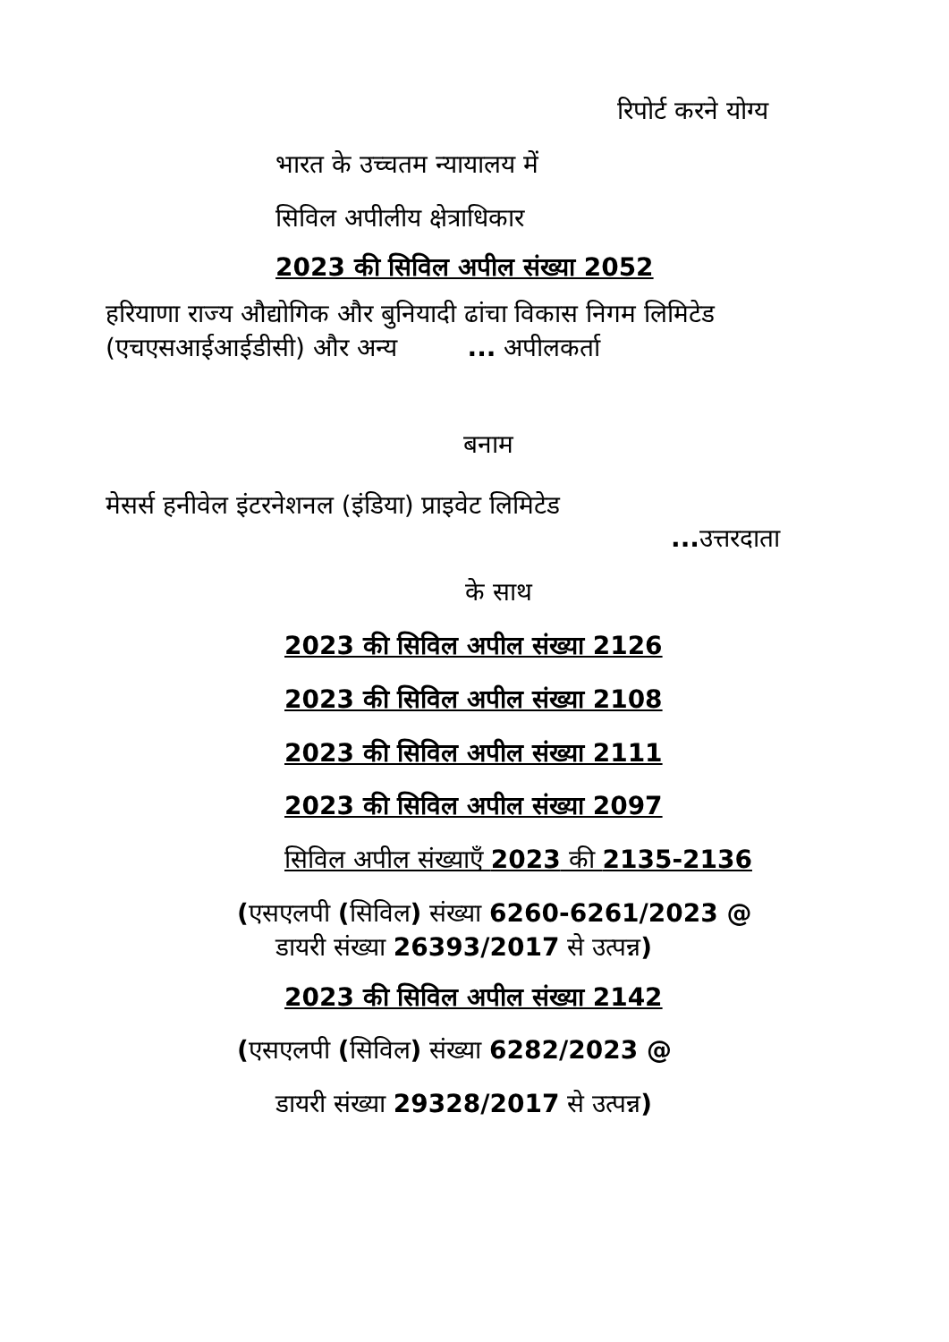रिपोर्ट करने योग्य
भारत के उच्चतम न्यायालय में
सिविल अपीलीय क्षेत्राधिकार
2023 की सिविल अपील संख्या 2052
हरियाणा राज्य औद्योगिक और बुनियादी ढांचा विकास निगम लिमिटेड (एचएसआईआईडीसी) और अन्य ... अपीलकर्ता
बनाम
मेसर्स हनीवेल इंटरनेशनल (इंडिया) प्राइवेट लिमिटेड
... उत्तरदाता
के साथ
2023 की सिविल अपील संख्या 2126
2023 की सिविल अपील संख्या 2108
2023 की सिविल अपील संख्या 2111
2023 की सिविल अपील संख्या 2097
सिविल अपील संख्याएँ 2023 की 2135-2136
(एसएलपी (सिविल) संख्या 6260-6261/2023 @
डायरी संख्या 26393/2017 से उत्पन्न)
2023 की सिविल अपील संख्या 2142
(एसएलपी (सिविल) संख्या 6282/2023 @
डायरी संख्या 29328/2017 से उत्पन्न)